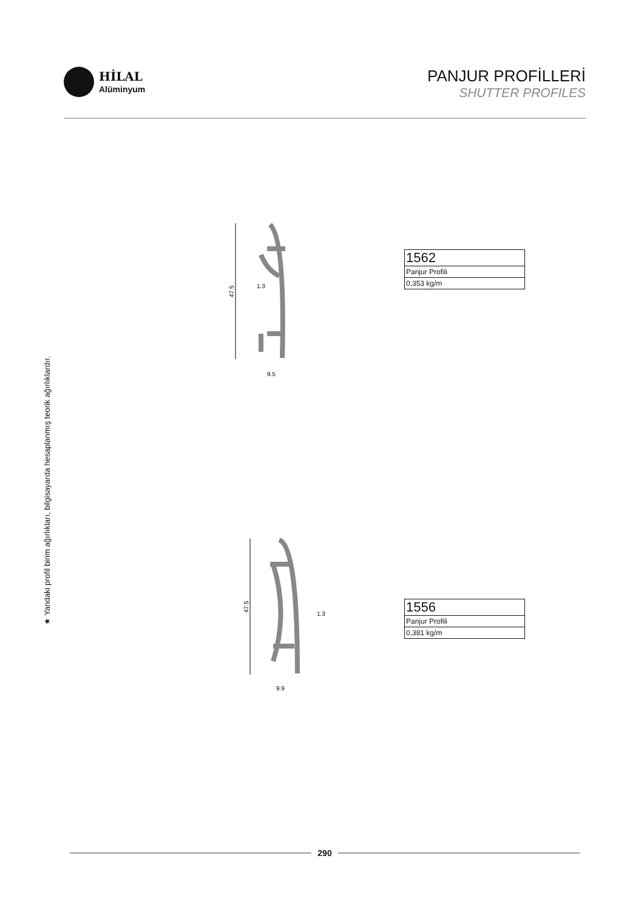HİLAL
Alüminyum
PANJUR PROFİLLERİ
SHUTTER PROFILES
★ Yandaki profil birim ağırlıkları, bilgisayarda hesaplanmış teorik ağırlıklardır.
47.5
1.3
9.5
| 1562 |
| Panjur Profili |
| 0,353 kg/m |
47.5
1.3
9.9
| 1556 |
| Panjur Profili |
| 0,381 kg/m |
290